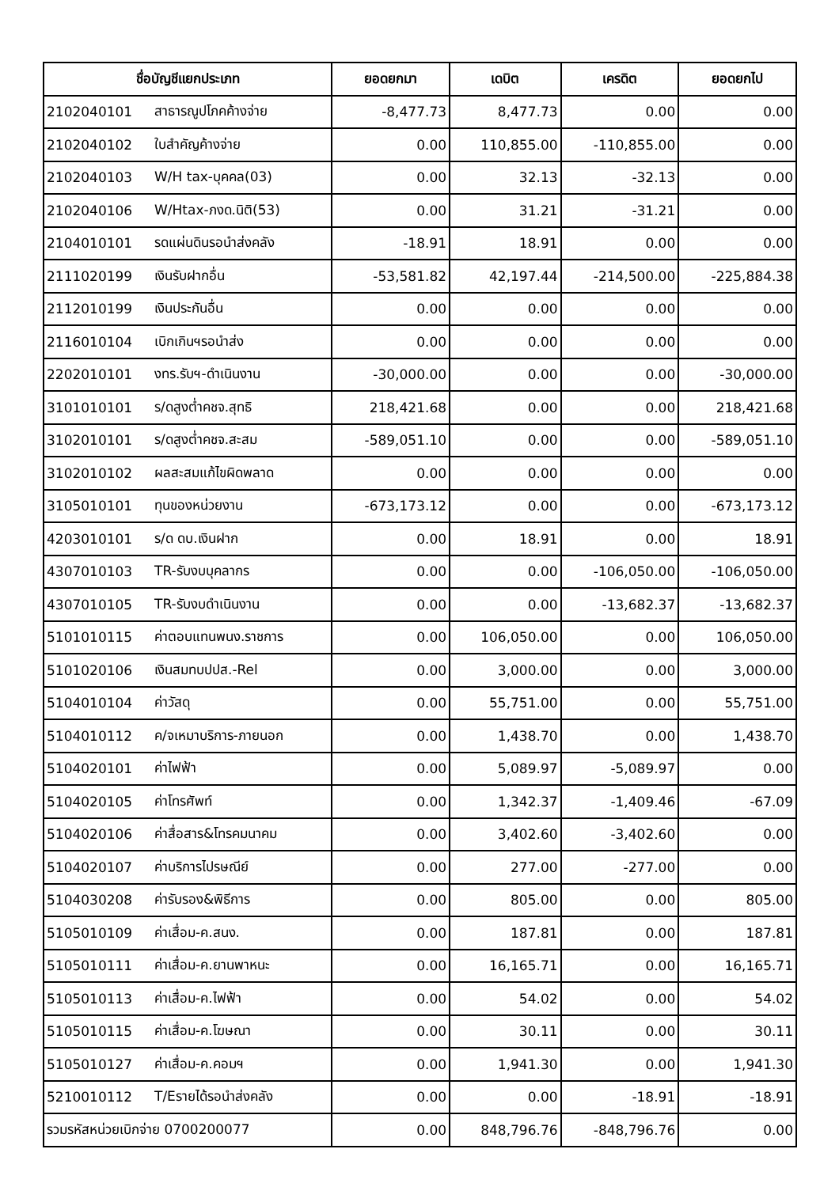| ชื่อบัญชีแยกประเภท | | ยอดยกมา | เดบิต | เครดิต | ยอดยกไป |
| --- | --- | --- | --- | --- | --- |
| 2102040101 | สาธารณูปโภคค้างจ่าย | -8,477.73 | 8,477.73 | 0.00 | 0.00 |
| 2102040102 | ใบสำคัญค้างจ่าย | 0.00 | 110,855.00 | -110,855.00 | 0.00 |
| 2102040103 | W/H tax-บุคคล(03) | 0.00 | 32.13 | -32.13 | 0.00 |
| 2102040106 | W/Htax-ภงด.นิติ(53) | 0.00 | 31.21 | -31.21 | 0.00 |
| 2104010101 | รดแผ่นดินรอนำส่งคลัง | -18.91 | 18.91 | 0.00 | 0.00 |
| 2111020199 | เงินรับฝากอื่น | -53,581.82 | 42,197.44 | -214,500.00 | -225,884.38 |
| 2112010199 | เงินประกันอื่น | 0.00 | 0.00 | 0.00 | 0.00 |
| 2116010104 | เบิกเกินฯรอนำส่ง | 0.00 | 0.00 | 0.00 | 0.00 |
| 2202010101 | งทร.รับฯ-ดำเนินงาน | -30,000.00 | 0.00 | 0.00 | -30,000.00 |
| 3101010101 | ร/ดสูงต่ำคชจ.สุทธิ | 218,421.68 | 0.00 | 0.00 | 218,421.68 |
| 3102010101 | ร/ดสูงต่ำคชจ.สะสม | -589,051.10 | 0.00 | 0.00 | -589,051.10 |
| 3102010102 | ผลสะสมแก้ไขผิดพลาด | 0.00 | 0.00 | 0.00 | 0.00 |
| 3105010101 | ทุนของหน่วยงาน | -673,173.12 | 0.00 | 0.00 | -673,173.12 |
| 4203010101 | ร/ด ดบ.เงินฝาก | 0.00 | 18.91 | 0.00 | 18.91 |
| 4307010103 | TR-รับงบบุคลากร | 0.00 | 0.00 | -106,050.00 | -106,050.00 |
| 4307010105 | TR-รับงบดำเนินงาน | 0.00 | 0.00 | -13,682.37 | -13,682.37 |
| 5101010115 | ค่าตอบแทนพนง.ราชการ | 0.00 | 106,050.00 | 0.00 | 106,050.00 |
| 5101020106 | เงินสมทบปปส.-Rel | 0.00 | 3,000.00 | 0.00 | 3,000.00 |
| 5104010104 | ค่าวัสดุ | 0.00 | 55,751.00 | 0.00 | 55,751.00 |
| 5104010112 | ค/จเหมาบริการ-ภายนอก | 0.00 | 1,438.70 | 0.00 | 1,438.70 |
| 5104020101 | ค่าไฟฟ้า | 0.00 | 5,089.97 | -5,089.97 | 0.00 |
| 5104020105 | ค่าโทรศัพท์ | 0.00 | 1,342.37 | -1,409.46 | -67.09 |
| 5104020106 | ค่าสื่อสาร&โทรคมนาคม | 0.00 | 3,402.60 | -3,402.60 | 0.00 |
| 5104020107 | ค่าบริการไปรษณีย์ | 0.00 | 277.00 | -277.00 | 0.00 |
| 5104030208 | ค่ารับรอง&พิธีการ | 0.00 | 805.00 | 0.00 | 805.00 |
| 5105010109 | ค่าเสื่อม-ค.สนง. | 0.00 | 187.81 | 0.00 | 187.81 |
| 5105010111 | ค่าเสื่อม-ค.ยานพาหนะ | 0.00 | 16,165.71 | 0.00 | 16,165.71 |
| 5105010113 | ค่าเสื่อม-ค.ไฟฟ้า | 0.00 | 54.02 | 0.00 | 54.02 |
| 5105010115 | ค่าเสื่อม-ค.โฆษณา | 0.00 | 30.11 | 0.00 | 30.11 |
| 5105010127 | ค่าเสื่อม-ค.คอมฯ | 0.00 | 1,941.30 | 0.00 | 1,941.30 |
| 5210010112 | T/Eรายได้รอนำส่งคลัง | 0.00 | 0.00 | -18.91 | -18.91 |
| รวมรหัสหน่วยเบิกจ่าย 0700200077 | | 0.00 | 848,796.76 | -848,796.76 | 0.00 |